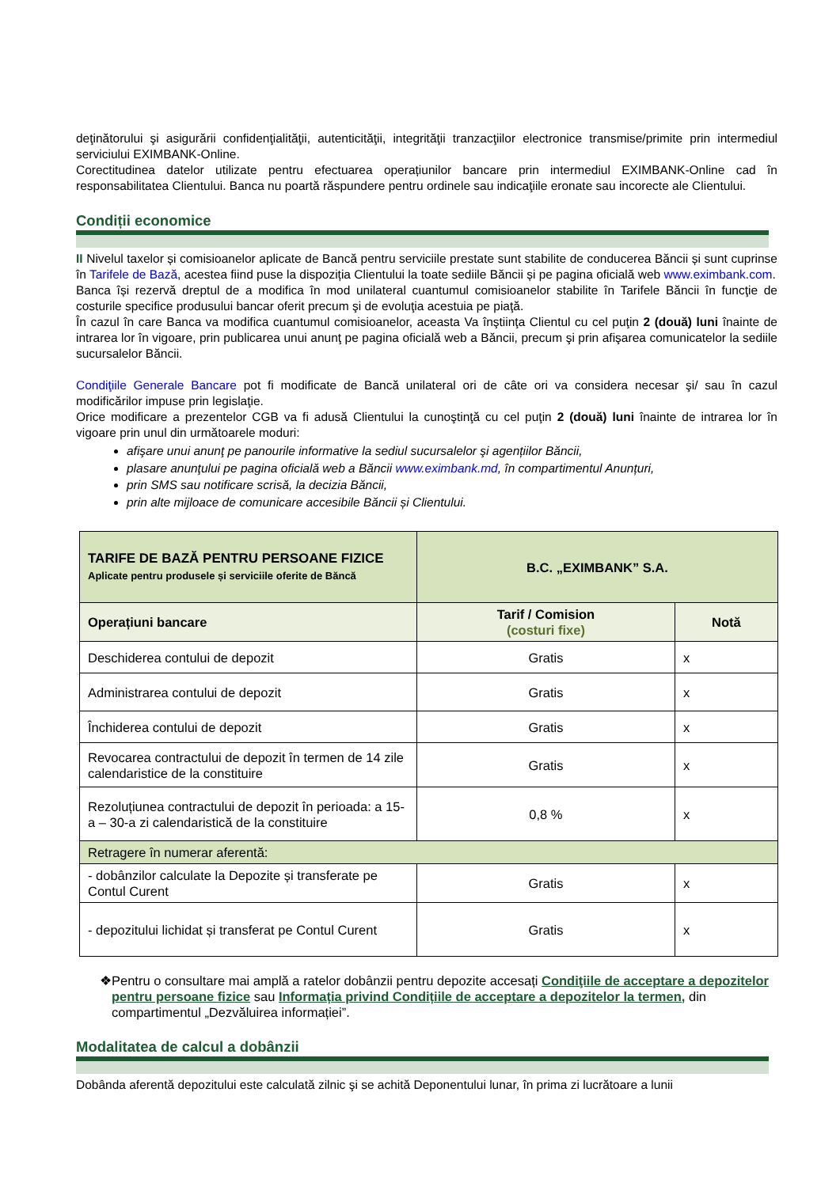deţinătorului şi asigurării confidenţialităţii, autenticităţii, integrităţii tranzacţiilor electronice transmise/primite prin intermediul serviciului EXIMBANK-Online.
Corectitudinea datelor utilizate pentru efectuarea operațiunilor bancare prin intermediul EXIMBANK-Online cad în responsabilitatea Clientului. Banca nu poartă răspundere pentru ordinele sau indicaţiile eronate sau incorecte ale Clientului.
Condiții economice
II Nivelul taxelor și comisioanelor aplicate de Bancă pentru serviciile prestate sunt stabilite de conducerea Băncii și sunt cuprinse în Tarifele de Bază, acestea fiind puse la dispoziția Clientului la toate sediile Băncii și pe pagina oficială web www.eximbank.com.
Banca își rezervă dreptul de a modifica în mod unilateral cuantumul comisioanelor stabilite în Tarifele Băncii în funcţie de costurile specifice produsului bancar oferit precum şi de evoluţia acestuia pe piaţă.
În cazul în care Banca va modifica cuantumul comisioanelor, aceasta Va înştiinţa Clientul cu cel puţin 2 (două) luni înainte de intrarea lor în vigoare, prin publicarea unui anunţ pe pagina oficială web a Băncii, precum şi prin afişarea comunicatelor la sediile sucursalelor Băncii.
Condiţiile Generale Bancare pot fi modificate de Bancă unilateral ori de câte ori va considera necesar şi/ sau în cazul modificărilor impuse prin legislaţie.
Orice modificare a prezentelor CGB va fi adusă Clientului la cunoştinţă cu cel puţin 2 (două) luni înainte de intrarea lor în vigoare prin unul din următoarele moduri:
afişare unui anunţ pe panourile informative la sediul sucursalelor şi agențiilor Băncii,
plasare anunţului pe pagina oficială web a Băncii www.eximbank.md, în compartimentul Anunțuri,
prin SMS sau notificare scrisă, la decizia Băncii,
prin alte mijloace de comunicare accesibile Băncii și Clientului.
| TARIFE DE BAZĂ PENTRU PERSOANE FIZICE Aplicate pentru produsele și serviciile oferite de Băncă | B.C. „EXIMBANK” S.A. | |
| Operațiuni bancare | Tarif / Comision (costuri fixe) | Notă |
| Deschiderea contului de depozit | Gratis | x |
| Administrarea contului de depozit | Gratis | x |
| Închiderea contului de depozit | Gratis | x |
| Revocarea contractului de depozit în termen de 14 zile calendaristice de la constituire | Gratis | x |
| Rezoluțiunea contractului de depozit în perioada: a 15-a – 30-a zi calendaristică de la constituire | 0,8 % | x |
| Retragere în numerar aferentă: | | |
| - dobânzilor calculate la Depozite și transferate pe Contul Curent | Gratis | x |
| - depozitului lichidat și transferat pe Contul Curent | Gratis | x |
❖ Pentru o consultare mai amplă a ratelor dobânzii pentru depozite accesați Condiţiile de acceptare a depozitelor pentru persoane fizice sau Informația privind Condițiile de acceptare a depozitelor la termen, din compartimentul „Dezvăluirea informației”.
Modalitatea de calcul a dobânzii
Dobânda aferentă depozitului este calculată zilnic şi se achită Deponentului lunar, în prima zi lucrătoare a lunii